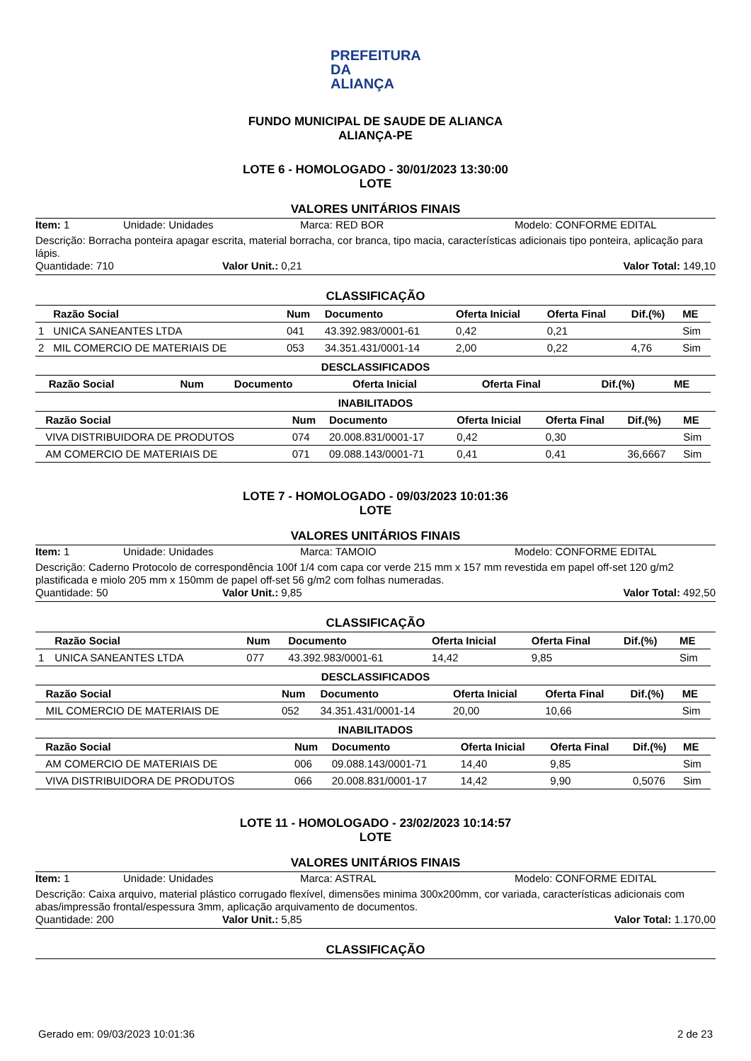PREFEITURA DA
ALIANÇA
FUNDO MUNICIPAL DE SAUDE DE ALIANCA
ALIANÇA-PE
LOTE 6 - HOMOLOGADO - 30/01/2023 13:30:00
LOTE
VALORES UNITÁRIOS FINAIS
Item: 1 Unidade: Unidades Marca: RED BOR Modelo: CONFORME EDITAL
Descrição: Borracha ponteira apagar escrita, material borracha, cor branca, tipo macia, características adicionais tipo ponteira, aplicação para lápis.
Quantidade: 710 Valor Unit.: 0,21 Valor Total: 149,10
CLASSIFICAÇÃO
| | Razão Social | Num | Documento | Oferta Inicial | Oferta Final | Dif.(%) | ME |
| --- | --- | --- | --- | --- | --- | --- | --- |
| 1 | UNICA SANEANTES LTDA | 041 | 43.392.983/0001-61 | 0,42 | 0,21 | | Sim |
| 2 | MIL COMERCIO DE MATERIAIS DE | 053 | 34.351.431/0001-14 | 2,00 | 0,22 | 4,76 | Sim |
DESCLASSIFICADOS
| | Razão Social | Num | Documento | Oferta Inicial | Oferta Final | Dif.(%) | ME |
| --- | --- | --- | --- | --- | --- | --- | --- |
INABILITADOS
| | Razão Social | Num | Documento | Oferta Inicial | Oferta Final | Dif.(%) | ME |
| --- | --- | --- | --- | --- | --- | --- | --- |
| | VIVA DISTRIBUIDORA DE PRODUTOS | 074 | 20.008.831/0001-17 | 0,42 | 0,30 | | Sim |
| | AM COMERCIO DE MATERIAIS DE | 071 | 09.088.143/0001-71 | 0,41 | 0,41 | 36,6667 | Sim |
LOTE 7 - HOMOLOGADO - 09/03/2023 10:01:36
LOTE
VALORES UNITÁRIOS FINAIS
Item: 1 Unidade: Unidades Marca: TAMOIO Modelo: CONFORME EDITAL
Descrição: Caderno Protocolo de correspondência 100f 1/4 com capa cor verde 215 mm x 157 mm revestida em papel off-set 120 g/m2 plastificada e miolo 205 mm x 150mm de papel off-set 56 g/m2 com folhas numeradas.
Quantidade: 50 Valor Unit.: 9,85 Valor Total: 492,50
CLASSIFICAÇÃO
| | Razão Social | Num | Documento | Oferta Inicial | Oferta Final | Dif.(%) | ME |
| --- | --- | --- | --- | --- | --- | --- | --- |
| 1 | UNICA SANEANTES LTDA | 077 | 43.392.983/0001-61 | 14,42 | 9,85 | | Sim |
DESCLASSIFICADOS
| | Razão Social | Num | Documento | Oferta Inicial | Oferta Final | Dif.(%) | ME |
| --- | --- | --- | --- | --- | --- | --- | --- |
| | MIL COMERCIO DE MATERIAIS DE | 052 | 34.351.431/0001-14 | 20,00 | 10,66 | | Sim |
INABILITADOS
| | Razão Social | Num | Documento | Oferta Inicial | Oferta Final | Dif.(%) | ME |
| --- | --- | --- | --- | --- | --- | --- | --- |
| | AM COMERCIO DE MATERIAIS DE | 006 | 09.088.143/0001-71 | 14,40 | 9,85 | | Sim |
| | VIVA DISTRIBUIDORA DE PRODUTOS | 066 | 20.008.831/0001-17 | 14,42 | 9,90 | 0,5076 | Sim |
LOTE 11 - HOMOLOGADO - 23/02/2023 10:14:57
LOTE
VALORES UNITÁRIOS FINAIS
Item: 1 Unidade: Unidades Marca: ASTRAL Modelo: CONFORME EDITAL
Descrição: Caixa arquivo, material plástico corrugado flexível, dimensões minima 300x200mm, cor variada, características adicionais com abas/impressão frontal/espessura 3mm, aplicação arquivamento de documentos.
Quantidade: 200 Valor Unit.: 5,85 Valor Total: 1.170,00
CLASSIFICAÇÃO
Gerado em: 09/03/2023 10:01:36 2 de 23